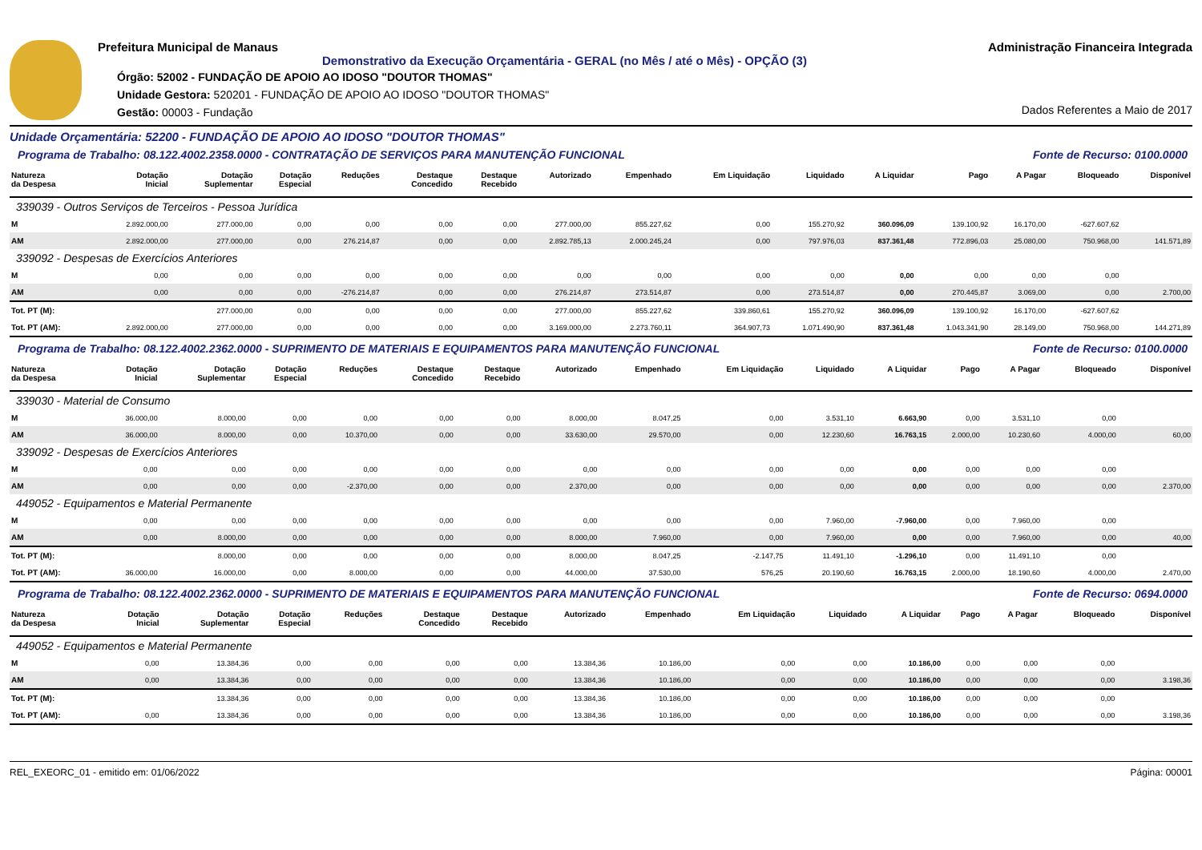Prefeitura Municipal de Manaus
Demonstrativo da Execução Orçamentária - GERAL (no Mês / até o Mês) - OPÇÃO (3)
Órgão: 52002 - FUNDAÇÃO DE APOIO AO IDOSO "DOUTOR THOMAS"
Unidade Gestora: 520201 - FUNDAÇÃO DE APOIO AO IDOSO "DOUTOR THOMAS"
Gestão: 00003 - Fundação
Administração Financeira Integrada
Dados Referentes a Maio de 2017
Unidade Orçamentária: 52200 - FUNDAÇÃO DE APOIO AO IDOSO "DOUTOR THOMAS"
Programa de Trabalho: 08.122.4002.2358.0000 - CONTRATAÇÃO DE SERVIÇOS PARA MANUTENÇÃO FUNCIONAL Fonte de Recurso: 0100.0000
| Natureza da Despesa | Dotação Inicial | Dotação Suplementar | Dotação Especial | Reduções | Destaque Concedido | Destaque Recebido | Autorizado | Empenhado | Em Liquidação | Liquidado | A Liquidar | Pago | A Pagar | Bloqueado | Disponível |
| --- | --- | --- | --- | --- | --- | --- | --- | --- | --- | --- | --- | --- | --- | --- | --- |
| 339039 - Outros Serviços de Terceiros - Pessoa Jurídica | | | | | | | | | | | | | | | |
| M | 2.892.000,00 | 277.000,00 | 0,00 | 0,00 | 0,00 | 0,00 | 277.000,00 | 855.227,62 | 0,00 | 155.270,92 | 360.096,09 | 139.100,92 | 16.170,00 | -627.607,62 | |
| AM | 2.892.000,00 | 277.000,00 | 0,00 | 276.214,87 | 0,00 | 0,00 | 2.892.785,13 | 2.000.245,24 | 0,00 | 797.976,03 | 837.361,48 | 772.896,03 | 25.080,00 | 750.968,00 | 141.571,89 |
| 339092 - Despesas de Exercícios Anteriores | | | | | | | | | | | | | | | |
| M | 0,00 | 0,00 | 0,00 | 0,00 | 0,00 | 0,00 | 0,00 | 0,00 | 0,00 | 0,00 | 0,00 | 0,00 | 0,00 | 0,00 | |
| AM | 0,00 | 0,00 | 0,00 | -276.214,87 | 0,00 | 0,00 | 276.214,87 | 273.514,87 | 0,00 | 273.514,87 | 0,00 | 270.445,87 | 3.069,00 | 0,00 | 2.700,00 |
| Tot. PT (M): | | 277.000,00 | 0,00 | 0,00 | 0,00 | 0,00 | 277.000,00 | 855.227,62 | 339.860,61 | 155.270,92 | 360.096,09 | 139.100,92 | 16.170,00 | -627.607,62 | |
| Tot. PT (AM): | 2.892.000,00 | 277.000,00 | 0,00 | 0,00 | 0,00 | 0,00 | 3.169.000,00 | 2.273.760,11 | 364.907,73 | 1.071.490,90 | 837.361,48 | 1.043.341,90 | 28.149,00 | 750.968,00 | 144.271,89 |
Programa de Trabalho: 08.122.4002.2362.0000 - SUPRIMENTO DE MATERIAIS E EQUIPAMENTOS PARA MANUTENÇÃO FUNCIONAL Fonte de Recurso: 0100.0000
| Natureza da Despesa | Dotação Inicial | Dotação Suplementar | Dotação Especial | Reduções | Destaque Concedido | Destaque Recebido | Autorizado | Empenhado | Em Liquidação | Liquidado | A Liquidar | Pago | A Pagar | Bloqueado | Disponível |
| --- | --- | --- | --- | --- | --- | --- | --- | --- | --- | --- | --- | --- | --- | --- | --- |
| 339030 - Material de Consumo | | | | | | | | | | | | | | | |
| M | 36.000,00 | 8.000,00 | 0,00 | 0,00 | 0,00 | 0,00 | 8.000,00 | 8.047,25 | 0,00 | 3.531,10 | 6.663,90 | 0,00 | 3.531,10 | 0,00 | |
| AM | 36.000,00 | 8.000,00 | 0,00 | 10.370,00 | 0,00 | 0,00 | 33.630,00 | 29.570,00 | 0,00 | 12.230,60 | 16.763,15 | 2.000,00 | 10.230,60 | 4.000,00 | 60,00 |
| 339092 - Despesas de Exercícios Anteriores | | | | | | | | | | | | | | | |
| M | 0,00 | 0,00 | 0,00 | 0,00 | 0,00 | 0,00 | 0,00 | 0,00 | 0,00 | 0,00 | 0,00 | 0,00 | 0,00 | 0,00 | |
| AM | 0,00 | 0,00 | 0,00 | -2.370,00 | 0,00 | 0,00 | 2.370,00 | 0,00 | 0,00 | 0,00 | 0,00 | 0,00 | 0,00 | 0,00 | 2.370,00 |
| 449052 - Equipamentos e Material Permanente | | | | | | | | | | | | | | | |
| M | 0,00 | 0,00 | 0,00 | 0,00 | 0,00 | 0,00 | 0,00 | 0,00 | 0,00 | 7.960,00 | -7.960,00 | 0,00 | 7.960,00 | 0,00 | |
| AM | 0,00 | 8.000,00 | 0,00 | 0,00 | 0,00 | 0,00 | 8.000,00 | 7.960,00 | 0,00 | 7.960,00 | 0,00 | 0,00 | 7.960,00 | 0,00 | 40,00 |
| Tot. PT (M): | | 8.000,00 | 0,00 | 0,00 | 0,00 | 0,00 | 8.000,00 | 8.047,25 | -2.147,75 | 11.491,10 | -1.296,10 | 0,00 | 11.491,10 | 0,00 | |
| Tot. PT (AM): | 36.000,00 | 16.000,00 | 0,00 | 8.000,00 | 0,00 | 0,00 | 44.000,00 | 37.530,00 | 576,25 | 20.190,60 | 16.763,15 | 2.000,00 | 18.190,60 | 4.000,00 | 2.470,00 |
Programa de Trabalho: 08.122.4002.2362.0000 - SUPRIMENTO DE MATERIAIS E EQUIPAMENTOS PARA MANUTENÇÃO FUNCIONAL Fonte de Recurso: 0694.0000
| Natureza da Despesa | Dotação Inicial | Dotação Suplementar | Dotação Especial | Reduções | Destaque Concedido | Destaque Recebido | Autorizado | Empenhado | Em Liquidação | Liquidado | A Liquidar | Pago | A Pagar | Bloqueado | Disponível |
| --- | --- | --- | --- | --- | --- | --- | --- | --- | --- | --- | --- | --- | --- | --- | --- |
| 449052 - Equipamentos e Material Permanente | | | | | | | | | | | | | | | |
| M | 0,00 | 13.384,36 | 0,00 | 0,00 | 0,00 | 0,00 | 13.384,36 | 10.186,00 | 0,00 | 0,00 | 10.186,00 | 0,00 | 0,00 | 0,00 | |
| AM | 0,00 | 13.384,36 | 0,00 | 0,00 | 0,00 | 0,00 | 13.384,36 | 10.186,00 | 0,00 | 0,00 | 10.186,00 | 0,00 | 0,00 | 0,00 | 3.198,36 |
| Tot. PT (M): | | 13.384,36 | 0,00 | 0,00 | 0,00 | 0,00 | 13.384,36 | 10.186,00 | 0,00 | 0,00 | 10.186,00 | 0,00 | 0,00 | 0,00 | |
| Tot. PT (AM): | 0,00 | 13.384,36 | 0,00 | 0,00 | 0,00 | 0,00 | 13.384,36 | 10.186,00 | 0,00 | 0,00 | 10.186,00 | 0,00 | 0,00 | 0,00 | 3.198,36 |
REL_EXEORC_01 - emitido em: 01/06/2022 Página: 00001